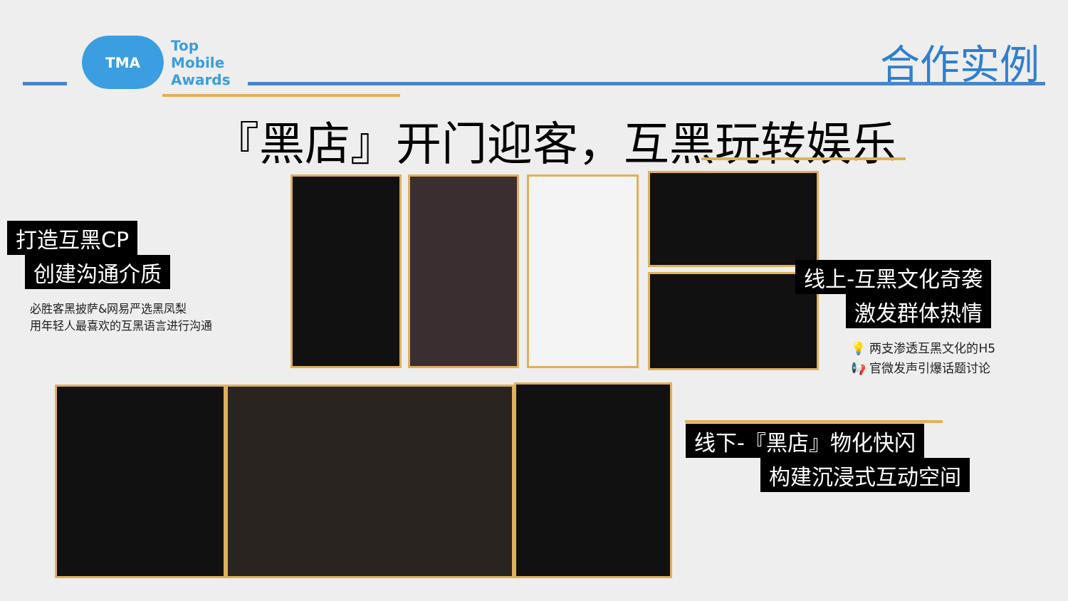TMA
Top
Mobile
Awards
合作实例
『黑店』开门迎客，互黑玩转娱乐
打造互黑CP
创建沟通介质
必胜客黑披萨&网易严选黑凤梨
用年轻人最喜欢的互黑语言进行沟通
线上-互黑文化奇袭
激发群体热情
💡 两支渗透互黑文化的H5
📢 官微发声引爆话题讨论
线下-『黑店』物化快闪
构建沉浸式互动空间